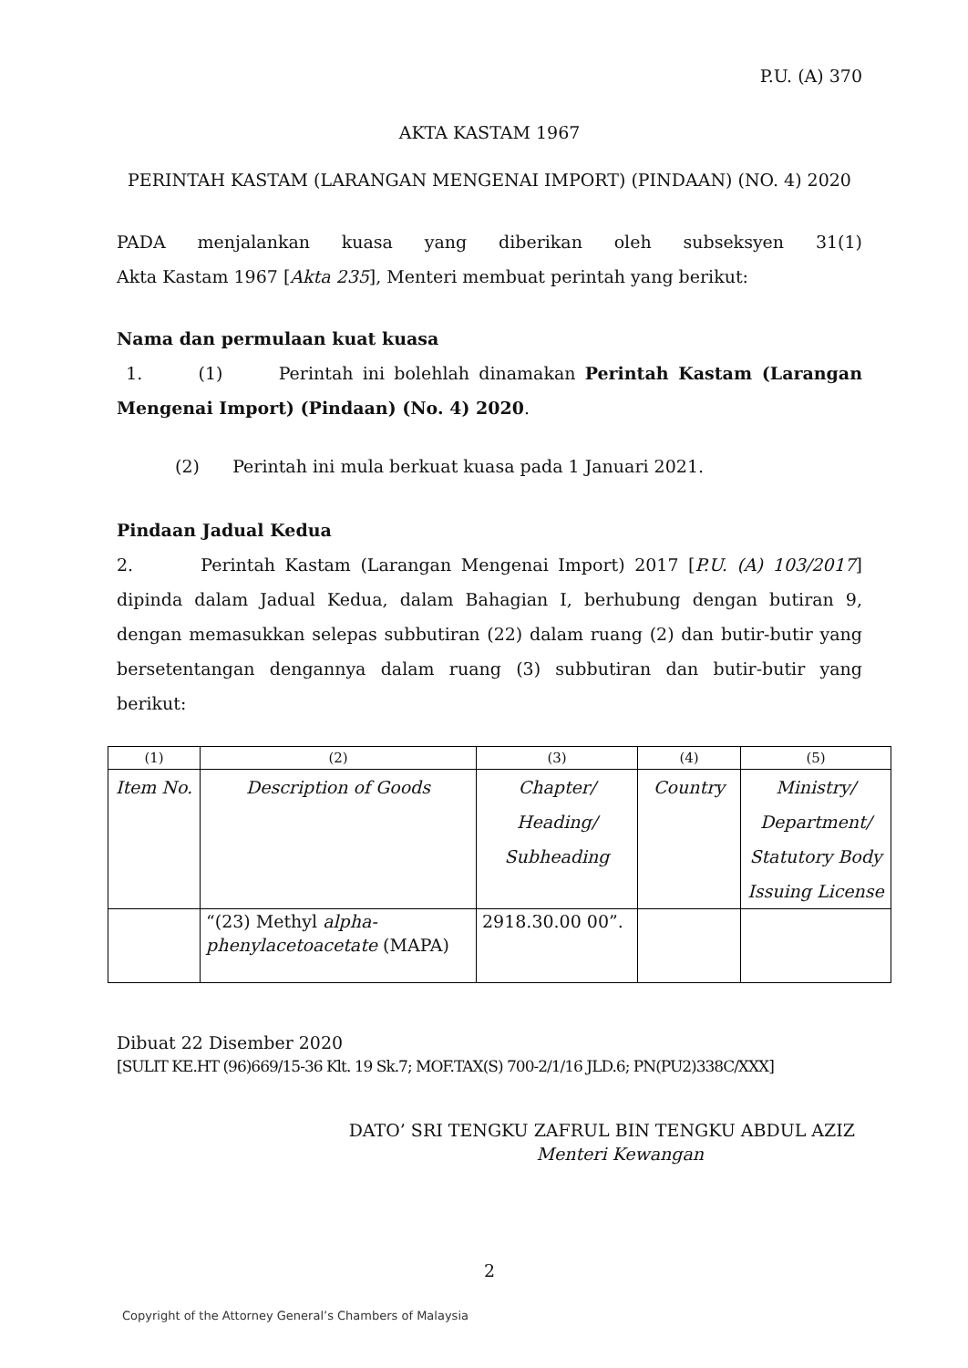P.U. (A) 370
AKTA KASTAM 1967
PERINTAH KASTAM (LARANGAN MENGENAI IMPORT) (PINDAAN) (NO. 4) 2020
PADA menjalankan kuasa yang diberikan oleh subseksyen 31(1)
Akta Kastam 1967 [Akta 235], Menteri membuat perintah yang berikut:
Nama dan permulaan kuat kuasa
1. (1) Perintah ini bolehlah dinamakan Perintah Kastam (Larangan Mengenai Import) (Pindaan) (No. 4) 2020.
(2) Perintah ini mula berkuat kuasa pada 1 Januari 2021.
Pindaan Jadual Kedua
2. Perintah Kastam (Larangan Mengenai Import) 2017 [P.U. (A) 103/2017] dipinda dalam Jadual Kedua, dalam Bahagian I, berhubung dengan butiran 9, dengan memasukkan selepas subbutiran (22) dalam ruang (2) dan butir-butir yang bersetentangan dengannya dalam ruang (3) subbutiran dan butir-butir yang berikut:
| (1) | (2) | (3) | (4) | (5) |
| Item No. | Description of Goods | Chapter/ Heading/ Subheading | Country | Ministry/ Department/ Statutory Body Issuing License |
| | “(23) Methyl alpha-phenylacetoacetate (MAPA) | 2918.30.00 00”. | | |
Dibuat 22 Disember 2020
[SULIT KE.HT (96)669/15-36 Klt. 19 Sk.7; MOF.TAX(S) 700-2/1/16 JLD.6; PN(PU2)338C/XXX]
DATO’ SRI TENGKU ZAFRUL BIN TENGKU ABDUL AZIZ
Menteri Kewangan
2
Copyright of the Attorney General’s Chambers of Malaysia